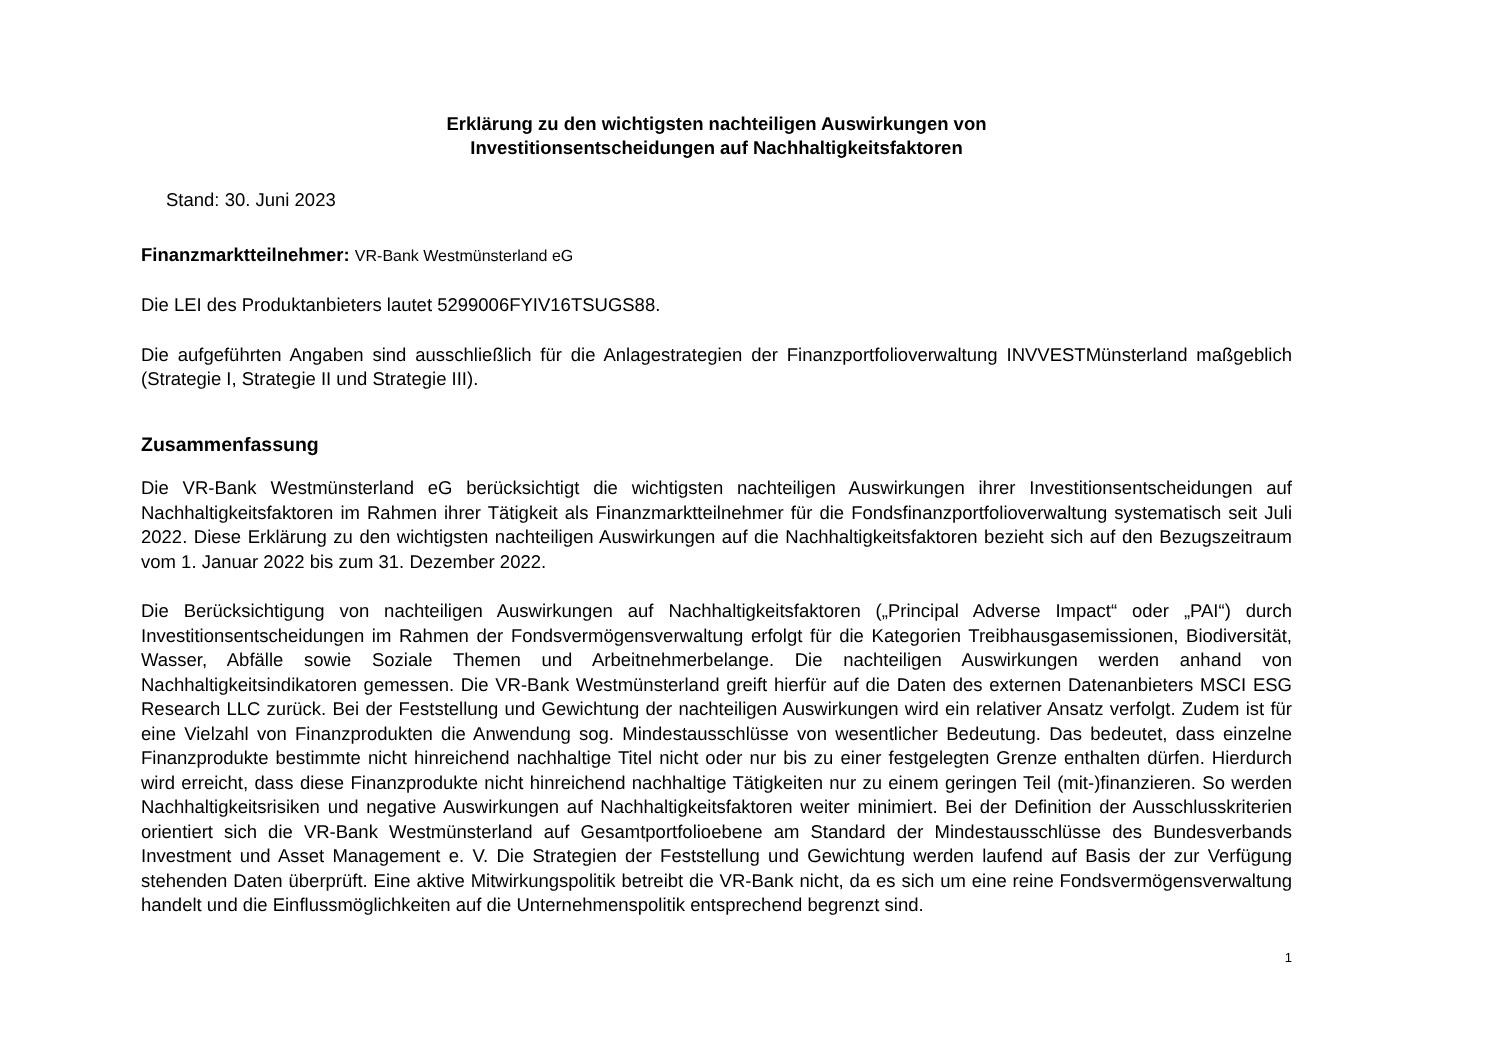Erklärung zu den wichtigsten nachteiligen Auswirkungen von
Investitionsentscheidungen auf Nachhaltigkeitsfaktoren
Stand: 30. Juni 2023
Finanzmarktteilnehmer: VR-Bank Westmünsterland eG
Die LEI des Produktanbieters lautet 5299006FYIV16TSUGS88.
Die aufgeführten Angaben sind ausschließlich für die Anlagestrategien der Finanzportfolioverwaltung INVVESTMünsterland maßgeblich (Strategie I, Strategie II und Strategie III).
Zusammenfassung
Die VR-Bank Westmünsterland eG berücksichtigt die wichtigsten nachteiligen Auswirkungen ihrer Investitionsentscheidungen auf Nachhaltigkeitsfaktoren im Rahmen ihrer Tätigkeit als Finanzmarktteilnehmer für die Fondsfinanzportfolioverwaltung systematisch seit Juli 2022. Diese Erklärung zu den wichtigsten nachteiligen Auswirkungen auf die Nachhaltigkeitsfaktoren bezieht sich auf den Bezugszeitraum vom 1. Januar 2022 bis zum 31. Dezember 2022.
Die Berücksichtigung von nachteiligen Auswirkungen auf Nachhaltigkeitsfaktoren („Principal Adverse Impact“ oder „PAI“) durch Investitionsentscheidungen im Rahmen der Fondsvermögensverwaltung erfolgt für die Kategorien Treibhausgasemissionen, Biodiversität, Wasser, Abfälle sowie Soziale Themen und Arbeitnehmerbelange. Die nachteiligen Auswirkungen werden anhand von Nachhaltigkeitsindikatoren gemessen. Die VR-Bank Westmünsterland greift hierfür auf die Daten des externen Datenanbieters MSCI ESG Research LLC zurück. Bei der Feststellung und Gewichtung der nachteiligen Auswirkungen wird ein relativer Ansatz verfolgt. Zudem ist für eine Vielzahl von Finanzprodukten die Anwendung sog. Mindestausschlüsse von wesentlicher Bedeutung. Das bedeutet, dass einzelne Finanzprodukte bestimmte nicht hinreichend nachhaltige Titel nicht oder nur bis zu einer festgelegten Grenze enthalten dürfen. Hierdurch wird erreicht, dass diese Finanzprodukte nicht hinreichend nachhaltige Tätigkeiten nur zu einem geringen Teil (mit-)finanzieren. So werden Nachhaltigkeitsrisiken und negative Auswirkungen auf Nachhaltigkeitsfaktoren weiter minimiert. Bei der Definition der Ausschlusskriterien orientiert sich die VR-Bank Westmünsterland auf Gesamtportfolioebene am Standard der Mindestausschlüsse des Bundesverbands Investment und Asset Management e. V. Die Strategien der Feststellung und Gewichtung werden laufend auf Basis der zur Verfügung stehenden Daten überprüft. Eine aktive Mitwirkungspolitik betreibt die VR-Bank nicht, da es sich um eine reine Fondsvermögensverwaltung handelt und die Einflussmöglichkeiten auf die Unternehmenspolitik entsprechend begrenzt sind.
1